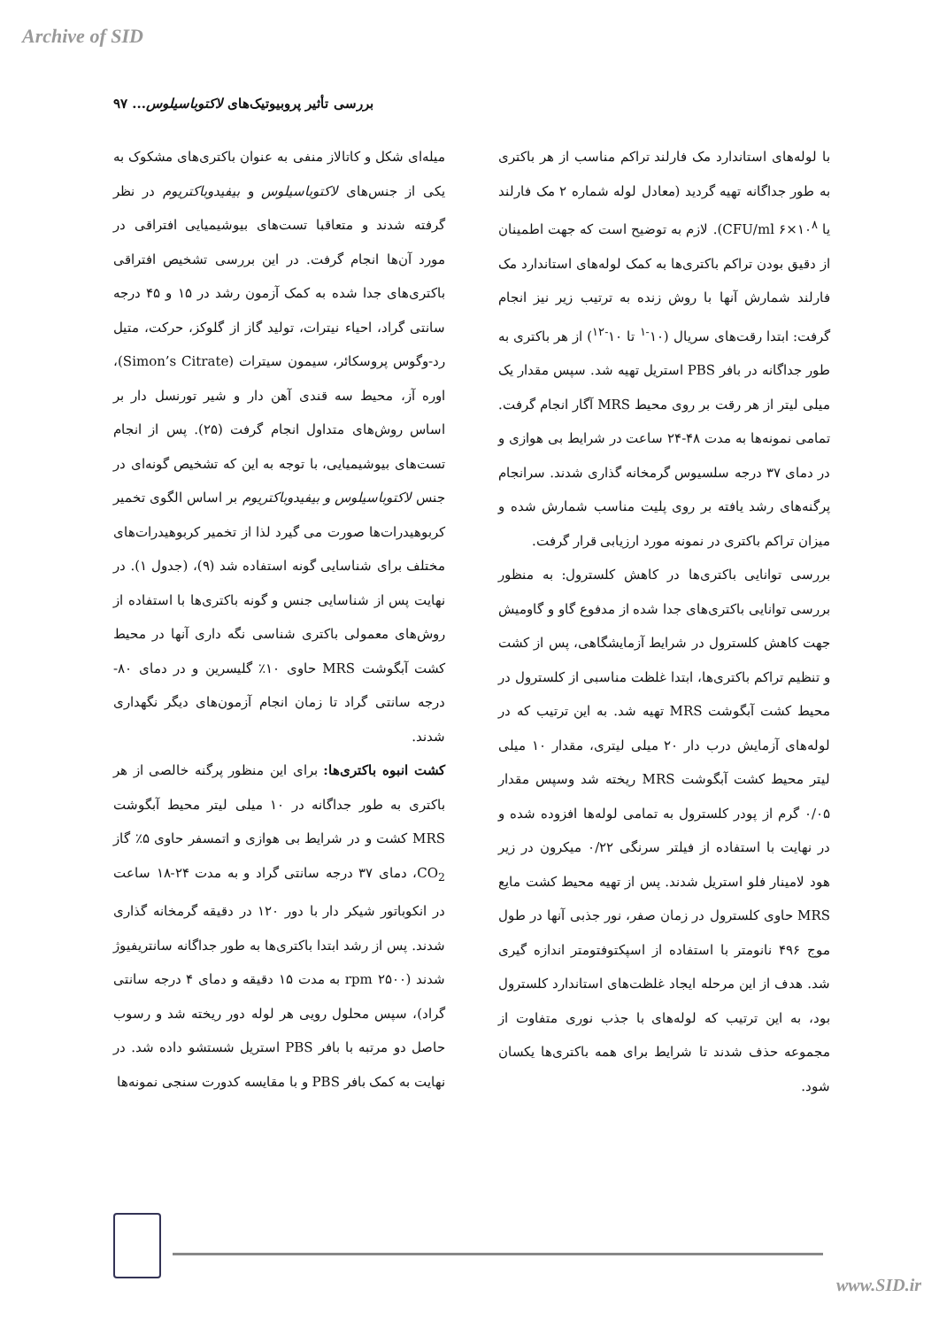Archive of SID
بررسی تأثیر پروبیوتیک‌های لاکتوباسیلوس... ۹۷
میله‌ای شکل و کاتالاز منفی به عنوان باکتری‌های مشکوک به یکی از جنس‌های لاکتوباسیلوس و بیفیدوباکتریوم در نظر گرفته شدند و متعاقبا تست‌های بیوشیمیایی افتراقی در مورد آن‌ها انجام گرفت. در این بررسی تشخیص افتراقی باکتری‌های جدا شده به کمک آزمون رشد در ۱۵ و ۴۵ درجه سانتی گراد، احیاء نیترات، تولید گاز از گلوکز، حرکت، متیل رد-وگوس پروسکائر، سیمون سیترات (Simon’s Citrate)، اوره آز، محیط سه قندی آهن دار و شیر تورنسل دار بر اساس روش‌های متداول انجام گرفت (۲۵). پس از انجام تست‌های بیوشیمیایی، با توجه به این که تشخیص گونه‌ای در جنس لاکتوباسیلوس و بیفیدوباکتریوم بر اساس الگوی تخمیر کربوهیدرات‌ها صورت می گیرد لذا از تخمیر کربوهیدرات‌های مختلف برای شناسایی گونه استفاده شد (۹)، (جدول ۱). در نهایت پس از شناسایی جنس و گونه باکتری‌ها با استفاده از روش‌های معمولی باکتری شناسی نگه داری آنها در محیط کشت آبگوشت MRS حاوی ۱۰٪ گلیسرین و در دمای ۸۰- درجه سانتی گراد تا زمان انجام آزمون‌های دیگر نگهداری شدند.
کشت انبوه باکتری‌ها: برای این منظور پرگنه خالصی از هر باکتری به طور جداگانه در ۱۰ میلی لیتر محیط آبگوشت MRS کشت و در شرایط بی هوازی و اتمسفر حاوی ۵٪ گاز CO<sub>2</sub>، دمای ۳۷ درجه سانتی گراد و به مدت ۲۴-۱۸ ساعت در انکوباتور شیکر دار با دور ۱۲۰ در دقیقه گرمخانه گذاری شدند. پس از رشد ابتدا باکتری‌ها به طور جداگانه سانتریفیوژ شدند (۲۵۰۰ rpm به مدت ۱۵ دقیقه و دمای ۴ درجه سانتی گراد)، سپس محلول رویی هر لوله دور ریخته شد و رسوب حاصل دو مرتبه با بافر PBS استریل شستشو داده شد. در نهایت به کمک بافر PBS و با مقایسه کدورت سنجی نمونه‌ها
با لوله‌های استاندارد مک فارلند تراکم مناسب از هر باکتری به طور جداگانه تهیه گردید (معادل لوله شماره ۲ مک فارلند یا CFU/ml ۶×۱۰<sup>۸</sup>). لازم به توضیح است که جهت اطمینان از دقیق بودن تراکم باکتری‌ها به کمک لوله‌های استاندارد مک فارلند شمارش آنها با روش زنده به ترتیب زیر نیز انجام گرفت: ابتدا رقت‌های سریال (۱۰<sup>-۱</sup> تا ۱۰<sup>-۱۲</sup>) از هر باکتری به طور جداگانه در بافر PBS استریل تهیه شد. سپس مقدار یک میلی لیتر از هر رقت بر روی محیط MRS آگار انجام گرفت. تمامی نمونه‌ها به مدت ۴۸-۲۴ ساعت در شرایط بی هوازی و در دمای ۳۷ درجه سلسیوس گرمخانه گذاری شدند. سرانجام پرگنه‌های رشد یافته بر روی پلیت مناسب شمارش شده و میزان تراکم باکتری در نمونه مورد ارزیابی قرار گرفت.
بررسی توانایی باکتری‌ها در کاهش کلسترول: به منظور بررسی توانایی باکتری‌های جدا شده از مدفوع گاو و گاومیش جهت کاهش کلسترول در شرایط آزمایشگاهی، پس از کشت و تنظیم تراکم باکتری‌ها، ابتدا غلظت مناسبی از کلسترول در محیط کشت آبگوشت MRS تهیه شد. به این ترتیب که در لوله‌های آزمایش درب دار ۲۰ میلی لیتری، مقدار ۱۰ میلی لیتر محیط کشت آبگوشت MRS ریخته شد وسپس مقدار ۰/۰۵ گرم از پودر کلسترول به تمامی لوله‌ها افزوده شده و در نهایت با استفاده از فیلتر سرنگی ۰/۲۲ میکرون در زیر هود لامینار فلو استریل شدند. پس از تهیه محیط کشت مایع MRS حاوی کلسترول در زمان صفر، نور جذبی آنها در طول موج ۴۹۶ نانومتر با استفاده از اسپکتوفتومتر اندازه گیری شد. هدف از این مرحله ایجاد غلظت‌های استاندارد کلسترول بود، به این ترتیب که لوله‌های با جذب نوری متفاوت از مجموعه حذف شدند تا شرایط برای همه باکتری‌ها یکسان شود.
www.SID.ir